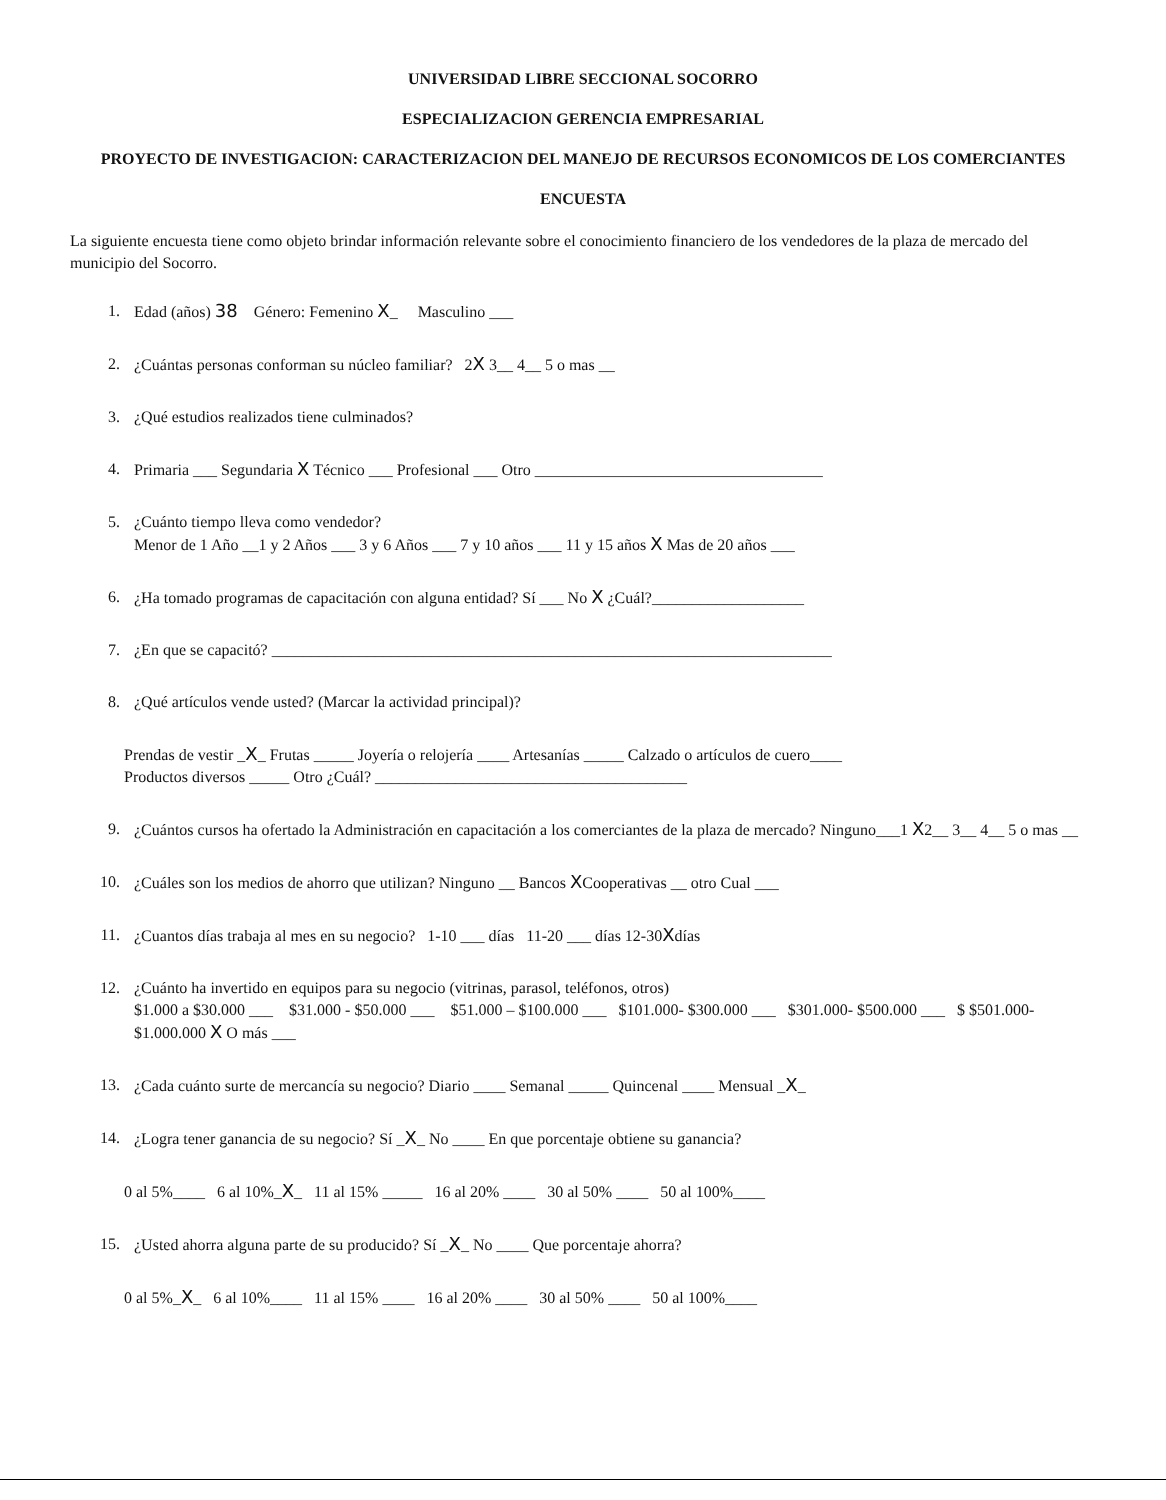UNIVERSIDAD LIBRE SECCIONAL SOCORRO
ESPECIALIZACION GERENCIA EMPRESARIAL
PROYECTO DE INVESTIGACION: CARACTERIZACION DEL MANEJO DE RECURSOS ECONOMICOS DE LOS COMERCIANTES
ENCUESTA
La siguiente encuesta tiene como objeto brindar información relevante sobre el conocimiento financiero de los vendedores de la plaza de mercado del municipio del Socorro.
1. Edad (años) 38 Género: Femenino X_ Masculino ___
2. ¿Cuántas personas conforman su núcleo familiar? 2X 3__ 4__ 5 o mas __
3. ¿Qué estudios realizados tiene culminados?
4. Primaria ___ Segundaria X Técnico ___ Profesional ___ Otro ____________________________________
5. ¿Cuánto tiempo lleva como vendedor?
Menor de 1 Año __1 y 2 Años ___ 3 y 6 Años ___ 7 y 10 años ___ 11 y 15 años X Mas de 20 años ___
6. ¿Ha tomado programas de capacitación con alguna entidad? Sí ___ No X ¿Cuál?___________________
7. ¿En que se capacitó? ______________________________________________________________________
8. ¿Qué artículos vende usted? (Marcar la actividad principal)?
Prendas de vestir _X_ Frutas _____ Joyería o relojería ____ Artesanías _____ Calzado o artículos de cuero____
Productos diversos _____ Otro ¿Cuál? _______________________________________
9. ¿Cuántos cursos ha ofertado la Administración en capacitación a los comerciantes de la plaza de mercado? Ninguno___1 X2__ 3__ 4__ 5 o mas __
10. ¿Cuáles son los medios de ahorro que utilizan? Ninguno __ Bancos XCooperativas __ otro Cual ___
11. ¿Cuantos días trabaja al mes en su negocio? 1-10 ___ días 11-20 ___ días 12-30Xdías
12. ¿Cuánto ha invertido en equipos para su negocio (vitrinas, parasol, teléfonos, otros)
$1.000 a $30.000 ___ $31.000 - $50.000 ___ $51.000 – $100.000 ___ $101.000- $300.000 ___ $301.000- $500.000 ___ $ $501.000- $1.000.000 X O más ___
13. ¿Cada cuánto surte de mercancía su negocio? Diario ____ Semanal _____ Quincenal ____ Mensual _X_
14. ¿Logra tener ganancia de su negocio? Sí _X_ No ____ En que porcentaje obtiene su ganancia?
0 al 5%____ 6 al 10%_X_ 11 al 15% _____ 16 al 20% ____ 30 al 50% ____ 50 al 100%____
15. ¿Usted ahorra alguna parte de su producido? Sí _X_ No ____ Que porcentaje ahorra?
0 al 5%_X_ 6 al 10%____ 11 al 15% ____ 16 al 20% ____ 30 al 50% ____ 50 al 100%____